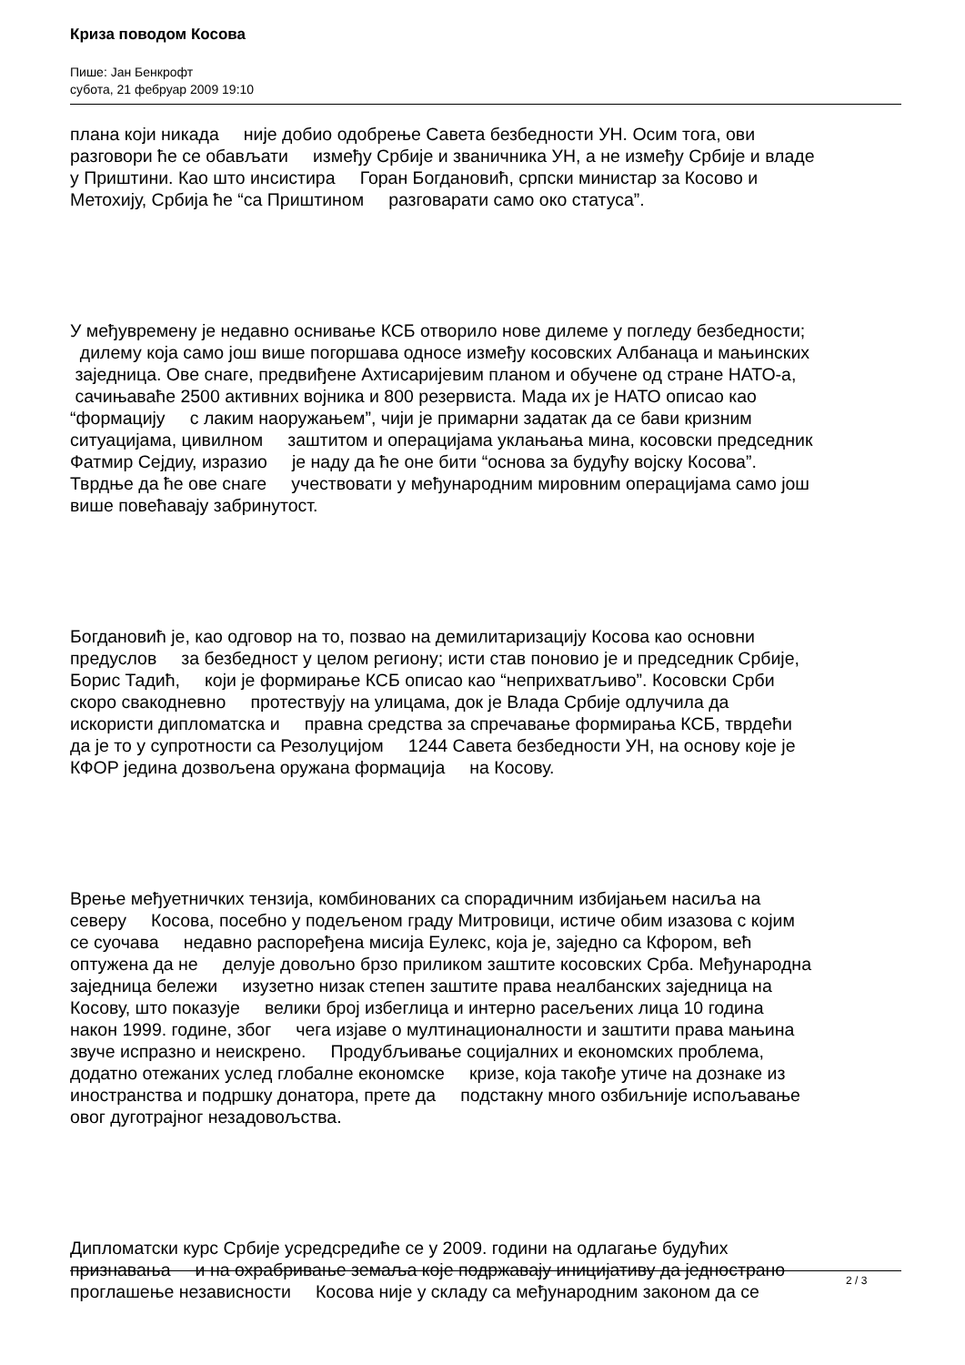Криза поводом Косова
Пише: Јан Бенкрофт
субота, 21 фебруар 2009 19:10
плана који никада није добио одобрење Савета безбедности УН. Осим тога, ови разговори ће се обављати између Србије и званичника УН, а не између Србије и владе у Приштини. Као што инсистира Горан Богдановић, српски министар за Косово и Метохију, Србија ће “са Приштином разговарати само око статуса”.
У међувремену је недавно оснивање КСБ отворило нове дилеме у погледу безбедности; дилему која само још више погоршава односе између косовских Албанаца и мањинских заједница. Ове снаге, предвиђене Ахтисаријевим планом и обучене од стране НАТО-а, сачињаваће 2500 активних војника и 800 резервиста. Мада их је НАТО описао као “формацију с лаким наоружањем”, чији је примарни задатак да се бави кризним ситуацијама, цивилном заштитом и операцијама уклањања мина, косовски председник Фатмир Сејдиу, изразио је наду да ће оне бити “основа за будућу војску Косова”. Тврдње да ће ове снаге учествовати у међународним мировним операцијама само још више повећавају забринутост.
Богдановић је, као одговор на то, позвао на демилитаризацију Косова као основни предуслов за безбедност у целом региону; исти став поновио је и председник Србије, Борис Тадић, који је формирање КСБ описао као “неприхватљиво”. Косовски Срби скоро свакодневно протествују на улицама, док је Влада Србије одлучила да искористи дипломатска и правна средства за спречавање формирања КСБ, тврдећи да је то у супротности са Резолуцијом 1244 Савета безбедности УН, на основу које је КФОР једина дозвољена оружана формација на Косову.
Врење међуетничких тензија, комбинованих са спорадичним избијањем насиља на северу Косова, посебно у подељеном граду Митровици, истиче обим изазова с којим се суочава недавно распоређена мисија Еулекс, која је, заједно са Кфором, већ оптужена да не делује довољно брзо приликом заштите косовских Срба. Међународна заједница бележи изузетно низак степен заштите права неалбанских заједница на Косову, што показује велики број избеглица и интерно расељених лица 10 година након 1999. године, због чега изјаве о мултинационалности и заштити права мањина звуче испразно и неискрено. Продубљивање социјалних и економских проблема, додатно отежаних услед глобалне економске кризе, која такође утиче на дознаке из иностранства и подршку донатора, прете да подстакну много озбиљније испољавање овог дуготрајног незадовољства.
Дипломатски курс Србије усредсредиће се у 2009. години на одлагање будућих признавања и на охрабривање земаља које подржавају иницијативу да једнострано проглашење независности Косова није у складу са међународним законом да се
2 / 3